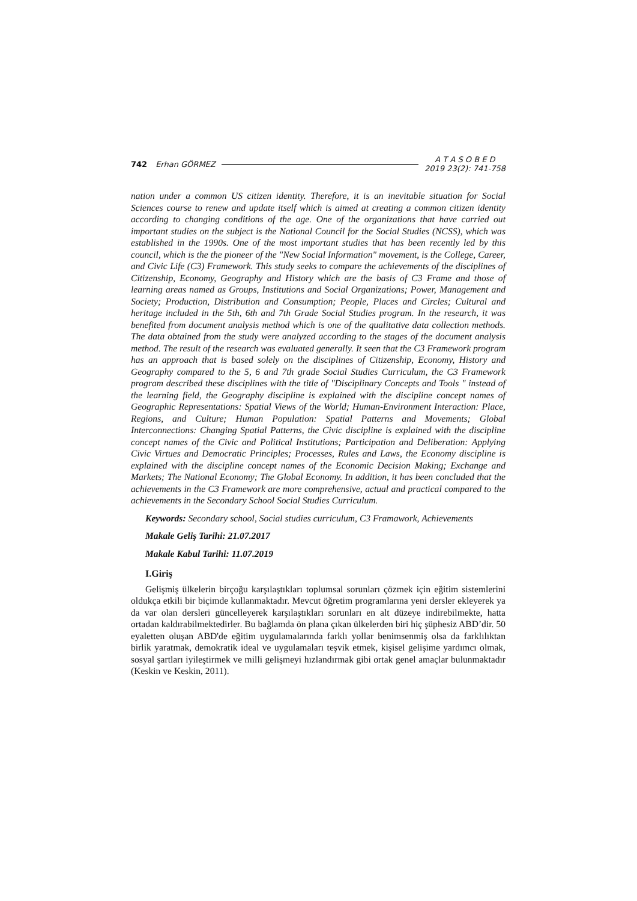742 Erhan GÖRMEZ A T A S O B E D
2019 23(2): 741-758
nation under a common US citizen identity. Therefore, it is an inevitable situation for Social Sciences course to renew and update itself which is aimed at creating a common citizen identity according to changing conditions of the age. One of the organizations that have carried out important studies on the subject is the National Council for the Social Studies (NCSS), which was established in the 1990s. One of the most important studies that has been recently led by this council, which is the the pioneer of the "New Social Information" movement, is the College, Career, and Civic Life (C3) Framework. This study seeks to compare the achievements of the disciplines of Citizenship, Economy, Geography and History which are the basis of C3 Frame and those of learning areas named as Groups, Institutions and Social Organizations; Power, Management and Society; Production, Distribution and Consumption; People, Places and Circles; Cultural and heritage included in the 5th, 6th and 7th Grade Social Studies program. In the research, it was benefited from document analysis method which is one of the qualitative data collection methods. The data obtained from the study were analyzed according to the stages of the document analysis method. The result of the research was evaluated generally. It seen that the C3 Framework program has an approach that is based solely on the disciplines of Citizenship, Economy, History and Geography compared to the 5, 6 and 7th grade Social Studies Curriculum, the C3 Framework program described these disciplines with the title of "Disciplinary Concepts and Tools " instead of the learning field, the Geography discipline is explained with the discipline concept names of Geographic Representations: Spatial Views of the World; Human-Environment Interaction: Place, Regions, and Culture; Human Population: Spatial Patterns and Movements; Global Interconnections: Changing Spatial Patterns, the Civic discipline is explained with the discipline concept names of the Civic and Political Institutions; Participation and Deliberation: Applying Civic Virtues and Democratic Principles; Processes, Rules and Laws, the Economy discipline is explained with the discipline concept names of the Economic Decision Making; Exchange and Markets; The National Economy; The Global Economy. In addition, it has been concluded that the achievements in the C3 Framework are more comprehensive, actual and practical compared to the achievements in the Secondary School Social Studies Curriculum.
Keywords: Secondary school, Social studies curriculum, C3 Framawork, Achievements
Makale Geliş Tarihi: 21.07.2017
Makale Kabul Tarihi: 11.07.2019
I.Giriş
Gelişmiş ülkelerin birçoğu karşılaştıkları toplumsal sorunları çözmek için eğitim sistemlerini oldukça etkili bir biçimde kullanmaktadır. Mevcut öğretim programlarına yeni dersler ekleyerek ya da var olan dersleri güncelleyerek karşılaştıkları sorunları en alt düzeye indirebilmekte, hatta ortadan kaldırabilmektedirler. Bu bağlamda ön plana çıkan ülkelerden biri hiç şüphesiz ABD’dir. 50 eyaletten oluşan ABD'de eğitim uygulamalarında farklı yollar benimsenmiş olsa da farklılıktan birlik yaratmak, demokratik ideal ve uygulamaları teşvik etmek, kişisel gelişime yardımcı olmak, sosyal şartları iyileştirmek ve milli gelişmeyi hızlandırmak gibi ortak genel amaçlar bulunmaktadır (Keskin ve Keskin, 2011).